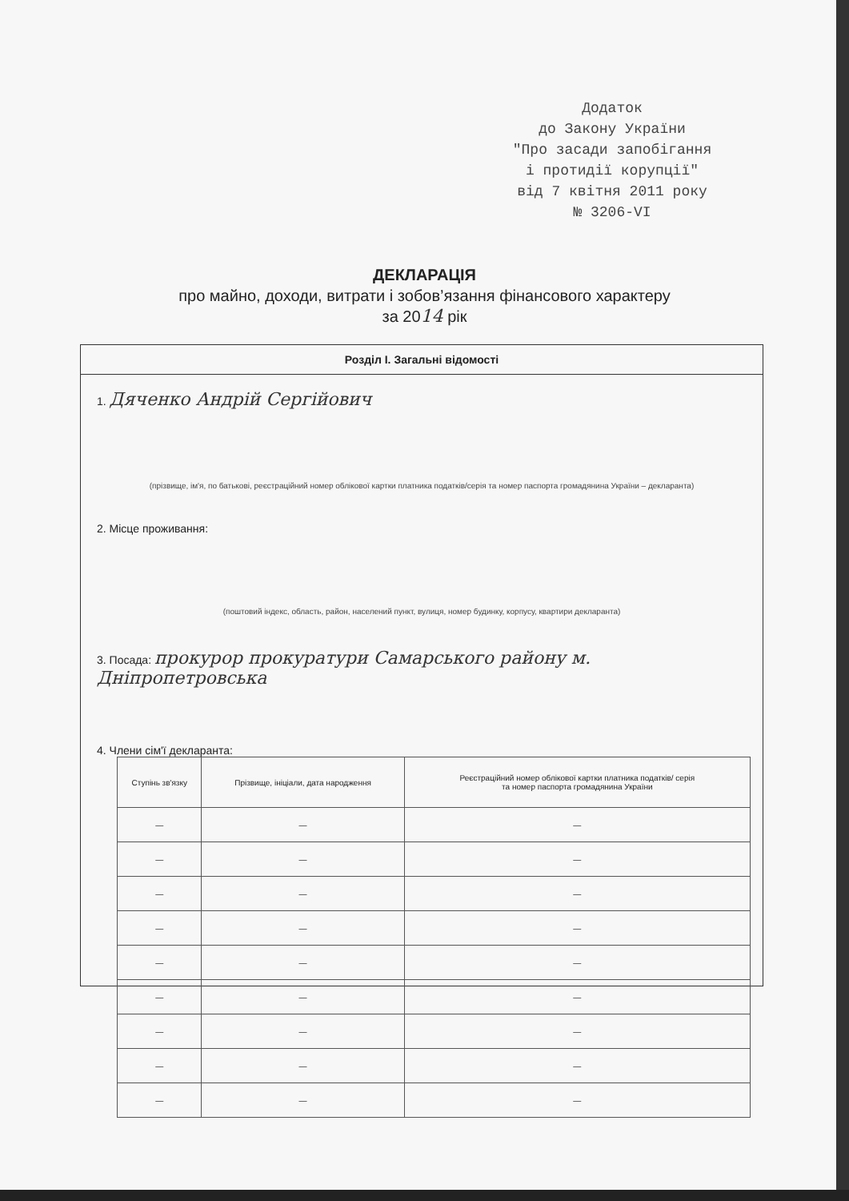Додаток
до Закону України
"Про засади запобігання
і протидії корупції"
від 7 квітня 2011 року
№ 3206-VI
ДЕКЛАРАЦІЯ
про майно, доходи, витрати і зобов’язання фінансового характеру
за 2014 рік
Розділ І. Загальні відомості
1. Дяченко Андрій Сергійович
(прізвище, ім'я, по батькові, реєстраційний номер облікової картки платника податків/серія та номер паспорта громадянина України – декларанта)
2. Місце проживання:
(поштовий індекс, область, район, населений пункт, вулиця, номер будинку, корпусу, квартири декларанта)
3. Посада: прокурор прокуратури Самарського району м. Дніпропетровська
4. Члени сім'ї декларанта:
| Ступінь зв'язку | Прізвище, ініціали, дата народження | Реєстраційний номер облікової картки платника податків/ серія та номер паспорта громадянина України |
| --- | --- | --- |
| — | — | — |
| — | — | — |
| — | — | — |
| — | — | — |
| — | — | — |
| — | — | — |
| — | — | — |
| — | — | — |
| — | — | — |